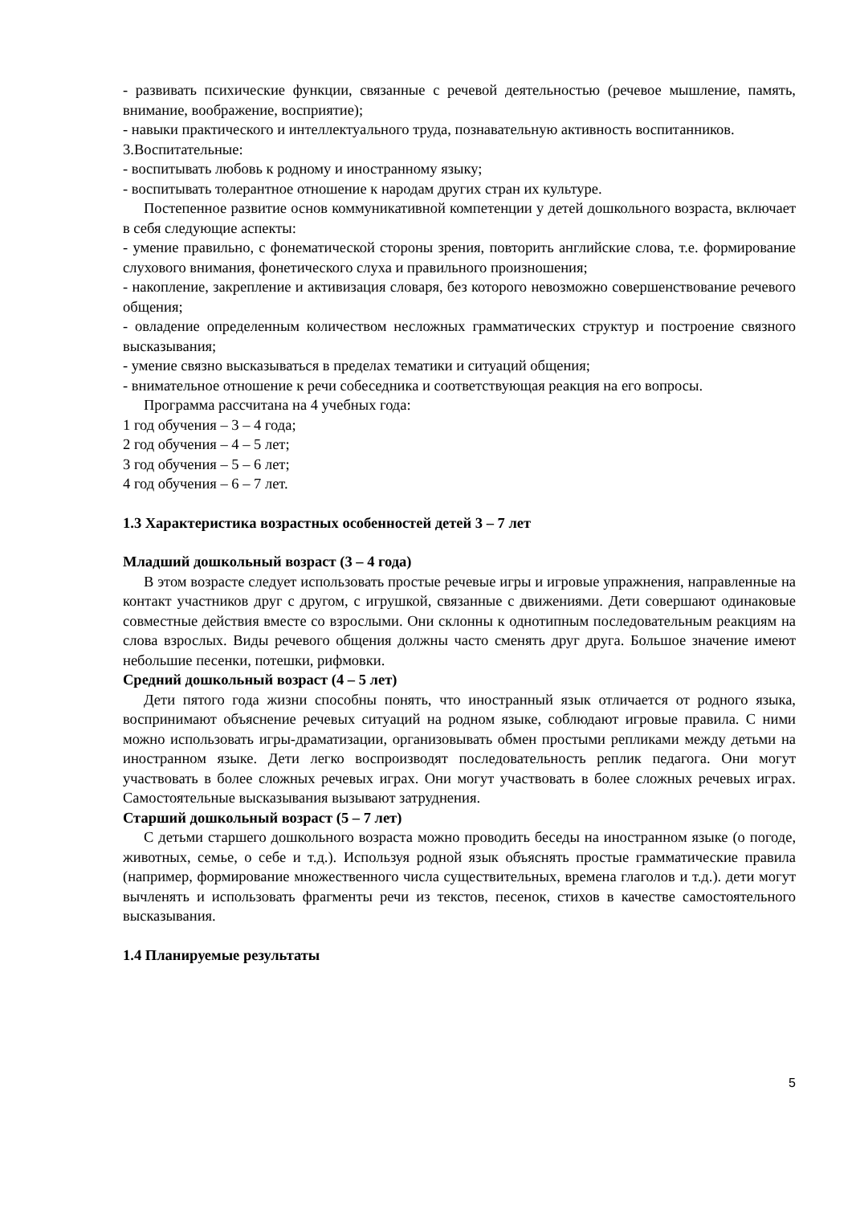- развивать психические функции, связанные с речевой деятельностью (речевое мышление, память, внимание, воображение, восприятие);
- навыки практического и интеллектуального труда, познавательную активность воспитанников.
3.Воспитательные:
- воспитывать любовь к родному и иностранному языку;
- воспитывать толерантное отношение к народам других стран их культуре.
Постепенное развитие основ коммуникативной компетенции у детей дошкольного возраста, включает в себя следующие аспекты:
- умение правильно, с фонематической стороны зрения, повторить английские слова, т.е. формирование слухового внимания, фонетического слуха и правильного произношения;
- накопление, закрепление и активизация словаря, без которого невозможно совершенствование речевого общения;
- овладение определенным количеством несложных грамматических структур и построение связного высказывания;
- умение связно высказываться в пределах тематики и ситуаций общения;
- внимательное отношение к речи собеседника и соответствующая реакция на его вопросы.
Программа рассчитана на 4 учебных года:
1 год обучения – 3 – 4 года;
2 год обучения – 4 – 5 лет;
3 год обучения – 5 – 6 лет;
4 год обучения – 6 – 7 лет.
1.3 Характеристика возрастных особенностей детей 3 – 7 лет
Младший дошкольный возраст (3 – 4 года)
В этом возрасте следует использовать простые речевые игры и игровые упражнения, направленные на контакт участников друг с другом, с игрушкой, связанные с движениями. Дети совершают одинаковые совместные действия вместе со взрослыми. Они склонны к однотипным последовательным реакциям на слова взрослых. Виды речевого общения должны часто сменять друг друга. Большое значение имеют небольшие песенки, потешки, рифмовки.
Средний дошкольный возраст (4 – 5 лет)
Дети пятого года жизни способны понять, что иностранный язык отличается от родного языка, воспринимают объяснение речевых ситуаций на родном языке, соблюдают игровые правила. С ними можно использовать игры-драматизации, организовывать обмен простыми репликами между детьми на иностранном языке. Дети легко воспроизводят последовательность реплик педагога. Они могут участвовать в более сложных речевых играх. Они могут участвовать в более сложных речевых играх. Самостоятельные высказывания вызывают затруднения.
Старший дошкольный возраст (5 – 7 лет)
С детьми старшего дошкольного возраста можно проводить беседы на иностранном языке (о погоде, животных, семье, о себе и т.д.). Используя родной язык объяснять простые грамматические правила (например, формирование множественного числа существительных, времена глаголов и т.д.). дети могут вычленять и использовать фрагменты речи из текстов, песенок, стихов в качестве самостоятельного высказывания.
1.4 Планируемые результаты
5